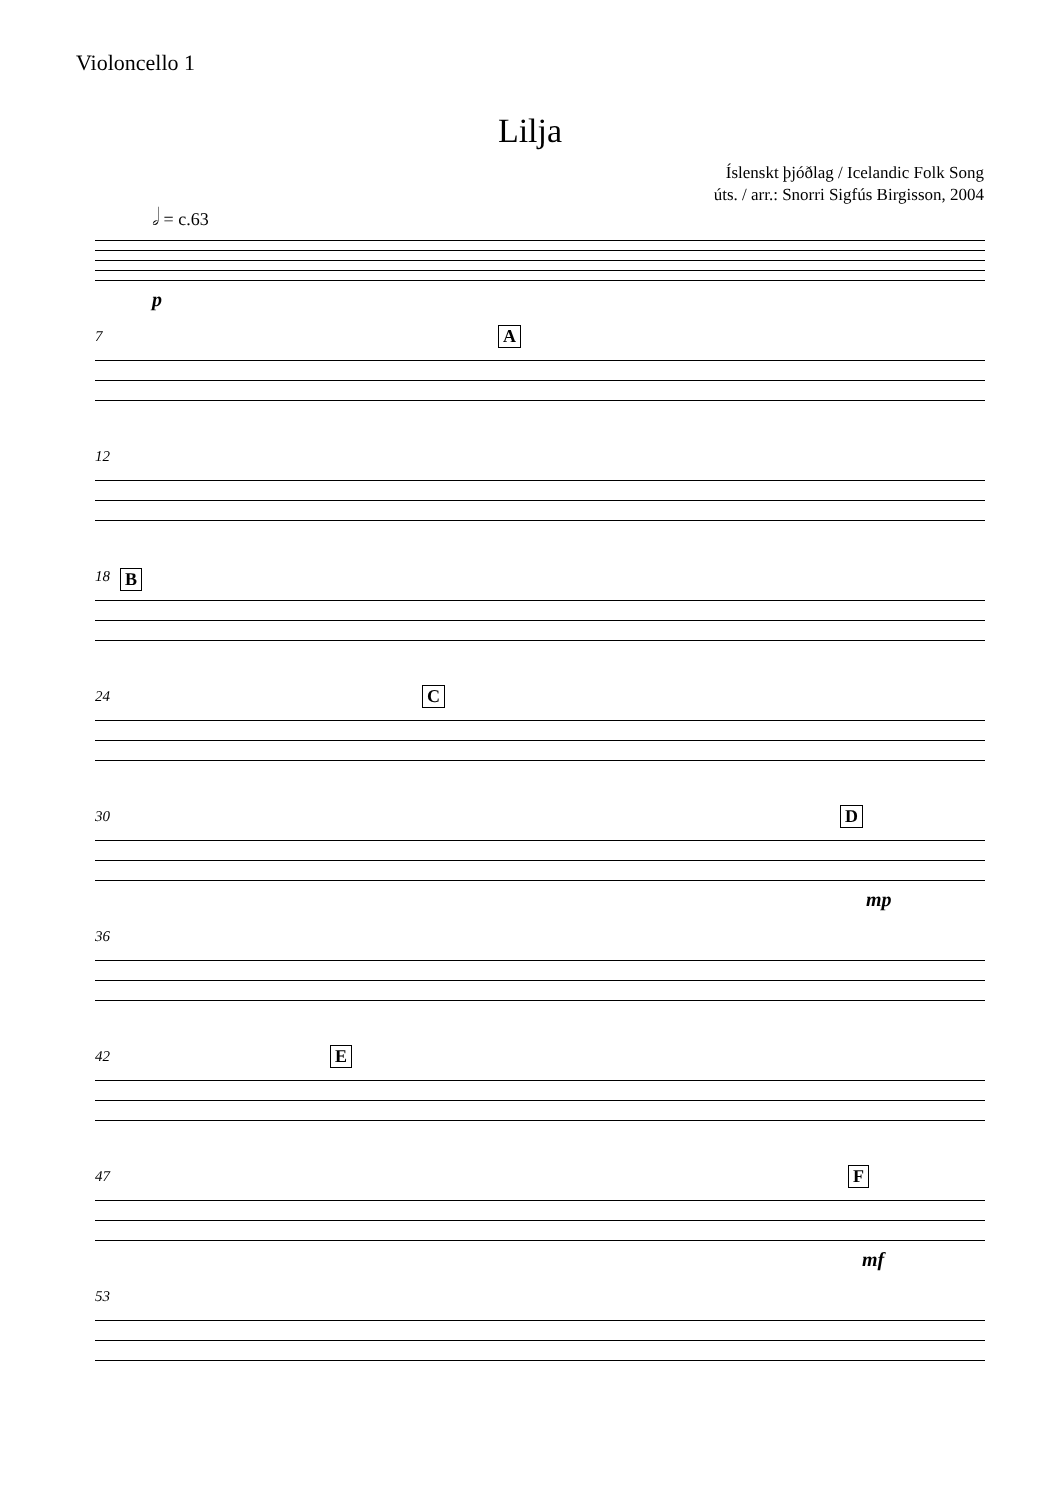Violoncello 1
Lilja
Íslenskt þjóðlag / Icelandic Folk Song
úts. / arr.: Snorri Sigfús Birgisson, 2004
𝅗𝅥 = c.63
p
7 A
12
18 B
24 C
30 D
mp
36
42 E
47 F
mf
53